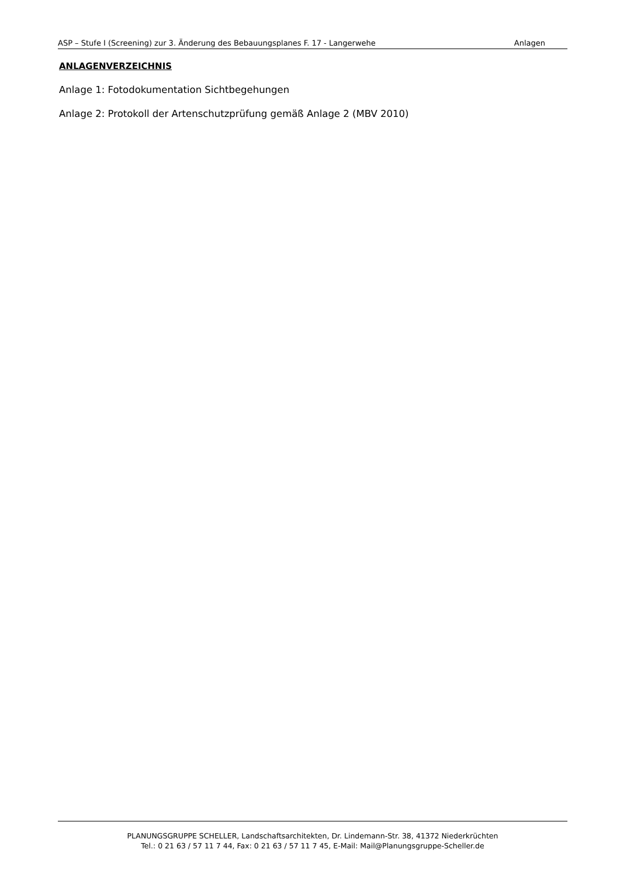ASP – Stufe I (Screening) zur 3. Änderung des Bebauungsplanes F. 17 - Langerwehe Anlagen
ANLAGENVERZEICHNIS
Anlage 1: Fotodokumentation Sichtbegehungen
Anlage 2: Protokoll der Artenschutzprüfung gemäß Anlage 2 (MBV 2010)
PLANUNGSGRUPPE SCHELLER, Landschaftsarchitekten, Dr. Lindemann-Str. 38, 41372 Niederkrüchten
Tel.: 0 21 63 / 57 11 7 44, Fax: 0 21 63 / 57 11 7 45, E-Mail: Mail@Planungsgruppe-Scheller.de